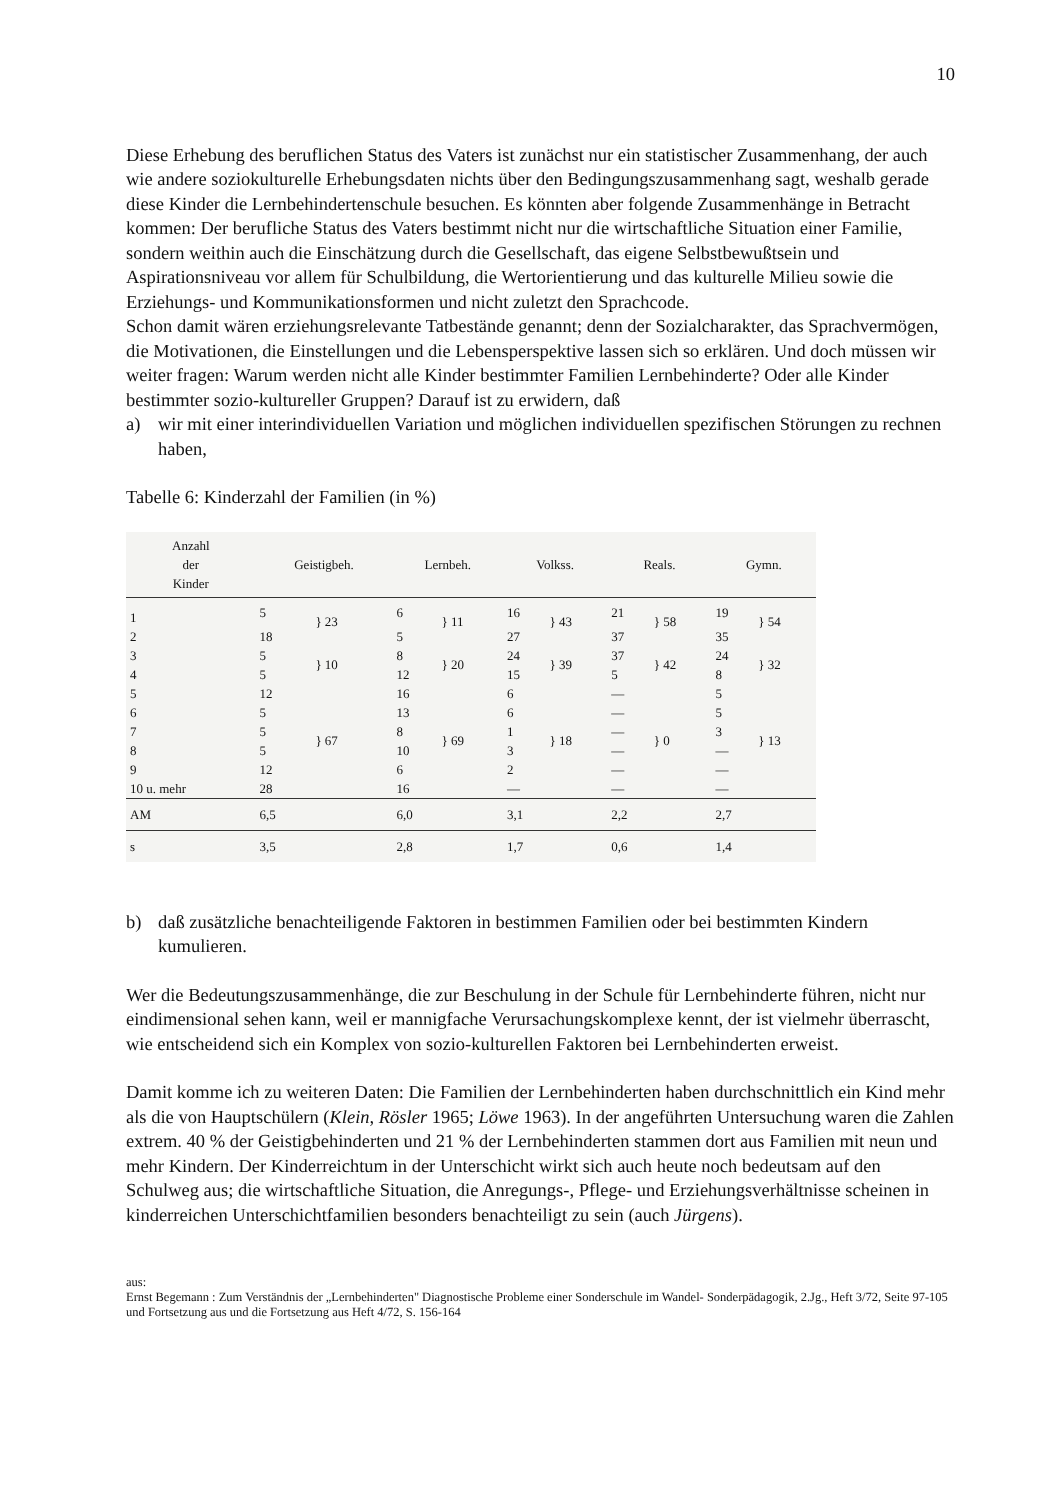10
Diese Erhebung des beruflichen Status des Vaters ist zunächst nur ein statistischer Zusammenhang, der auch wie andere soziokulturelle Erhebungsdaten nichts über den Bedingungszusammenhang sagt, weshalb gerade diese Kinder die Lernbehindertenschule besuchen. Es könnten aber folgende Zusammenhänge in Betracht kommen: Der berufliche Status des Vaters bestimmt nicht nur die wirtschaftliche Situation einer Familie, sondern weithin auch die Einschätzung durch die Gesellschaft, das eigene Selbstbewußtsein und Aspirationsniveau vor allem für Schulbildung, die Wertorientierung und das kulturelle Milieu sowie die Erziehungs- und Kommunikationsformen und nicht zuletzt den Sprachcode.
Schon damit wären erziehungsrelevante Tatbestände genannt; denn der Sozialcharakter, das Sprachvermögen, die Motivationen, die Einstellungen und die Lebensperspektive lassen sich so erklären. Und doch müssen wir weiter fragen: Warum werden nicht alle Kinder bestimmter Familien Lernbehinderte? Oder alle Kinder bestimmter sozio-kultureller Gruppen? Darauf ist zu erwidern, daß
a) wir mit einer interindividuellen Variation und möglichen individuellen spezifischen Störungen zu rechnen haben,
Tabelle 6: Kinderzahl der Familien (in %)
| Anzahl der Kinder | Geistigbeh. | | Lernbeh. | | Volkss. | | Reals. | | Gymn. | |
| --- | --- | --- | --- | --- | --- | --- | --- | --- | --- | --- |
| 1 | 5 | } 23 | 6 | } 11 | 16 | } 43 | 21 | } 58 | 19 | } 54 |
| 2 | 18 | | 5 | | 27 | | 37 | | 35 | |
| 3 | 5 | } 10 | 8 | } 20 | 24 | } 39 | 37 | } 42 | 24 | } 32 |
| 4 | 5 | | 12 | | 15 | | 5 | | 8 | |
| 5 | 12 | } 67 | 16 | } 69 | 6 | } 18 | — | } 0 | 5 | } 13 |
| 6 | 5 | | 13 | | 6 | | — | | 5 | |
| 7 | 5 | | 8 | | 1 | | — | | 3 | |
| 8 | 5 | | 10 | | 3 | | — | | — | |
| 9 | 12 | | 6 | | 2 | | — | | — | |
| 10 u. mehr | 28 | | 16 | | — | | — | | — | |
| AM | 6,5 | | 6,0 | | 3,1 | | 2,2 | | 2,7 | |
| s | 3,5 | | 2,8 | | 1,7 | | 0,6 | | 1,4 | |
b) daß zusätzliche benachteiligende Faktoren in bestimmen Familien oder bei bestimmten Kindern kumulieren.
Wer die Bedeutungszusammenhänge, die zur Beschulung in der Schule für Lernbehinderte führen, nicht nur eindimensional sehen kann, weil er mannigfache Verursachungskomplexe kennt, der ist vielmehr überrascht, wie entscheidend sich ein Komplex von sozio-kulturellen Faktoren bei Lernbehinderten erweist.
Damit komme ich zu weiteren Daten: Die Familien der Lernbehinderten haben durchschnittlich ein Kind mehr als die von Hauptschülern (Klein, Rösler 1965; Löwe 1963). In der angeführten Untersuchung waren die Zahlen extrem. 40 % der Geistigbehinderten und 21 % der Lernbehinderten stammen dort aus Familien mit neun und mehr Kindern. Der Kinderreichtum in der Unterschicht wirkt sich auch heute noch bedeutsam auf den Schulweg aus; die wirtschaftliche Situation, die Anregungs-, Pflege- und Erziehungsverhältnisse scheinen in kinderreichen Unterschichtfamilien besonders benachteiligt zu sein (auch Jürgens).
aus:
Ernst Begemann : Zum Verständnis der „Lernbehinderten" Diagnostische Probleme einer Sonderschule im Wandel- Sonderpädagogik, 2.Jg., Heft 3/72, Seite 97-105 und Fortsetzung aus und die Fortsetzung aus Heft 4/72, S. 156-164